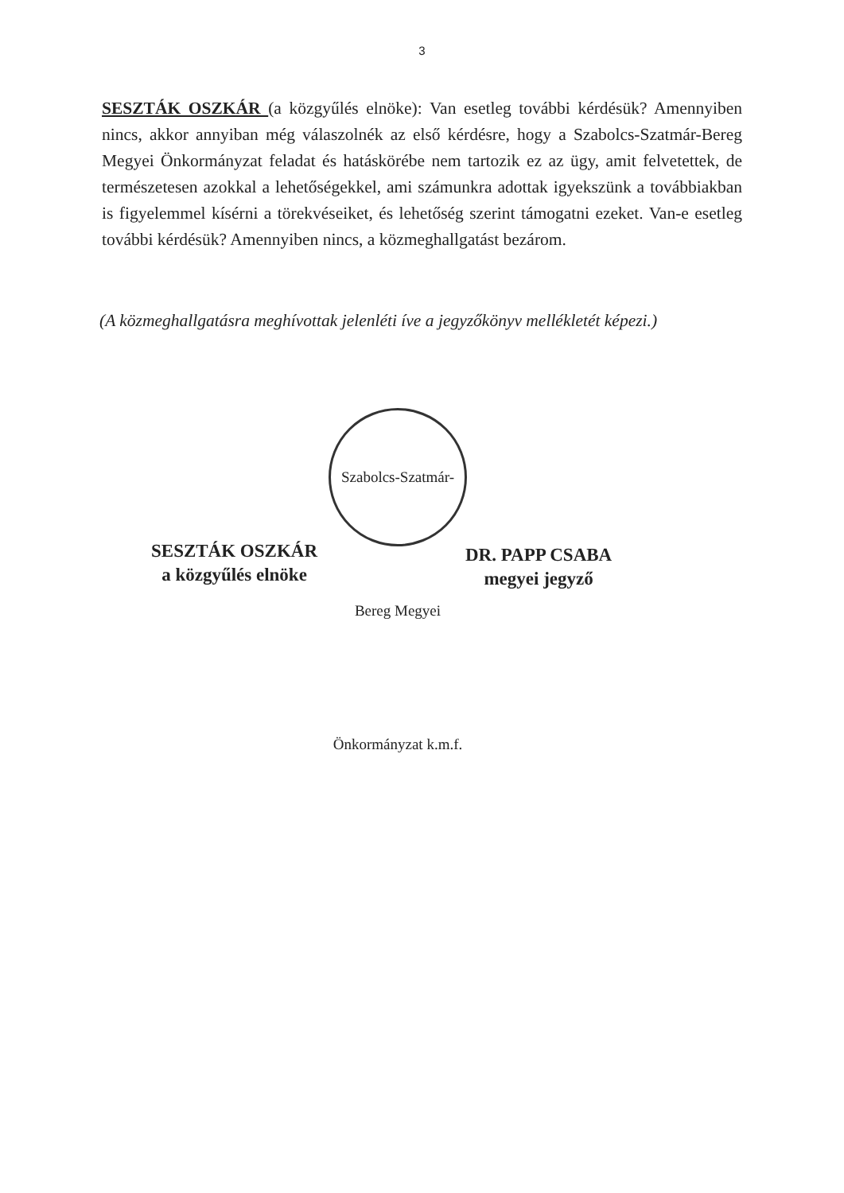3
SESZTÁK OSZKÁR (a közgyűlés elnöke): Van esetleg további kérdésük? Amennyiben nincs, akkor annyiban még válaszolnék az első kérdésre, hogy a Szabolcs-Szatmár-Bereg Megyei Önkormányzat feladat és hatáskörébe nem tartozik ez az ügy, amit felvetettek, de természetesen azokkal a lehetőségekkel, ami számunkra adottak igyekszünk a továbbiakban is figyelemmel kísérni a törekvéseiket, és lehetőség szerint támogatni ezeket. Van-e esetleg további kérdésük? Amennyiben nincs, a közmeghallgatást bezárom.
(A közmeghallgatásra meghívottak jelenléti íve a jegyzőkönyv mellékletét képezi.)
Szabolcs-Szatmár-Bereg Megyei Önkormányzat k.m.f.
SESZTÁK OSZKÁR
a közgyűlés elnöke
DR. PAPP CSABA
megyei jegyző